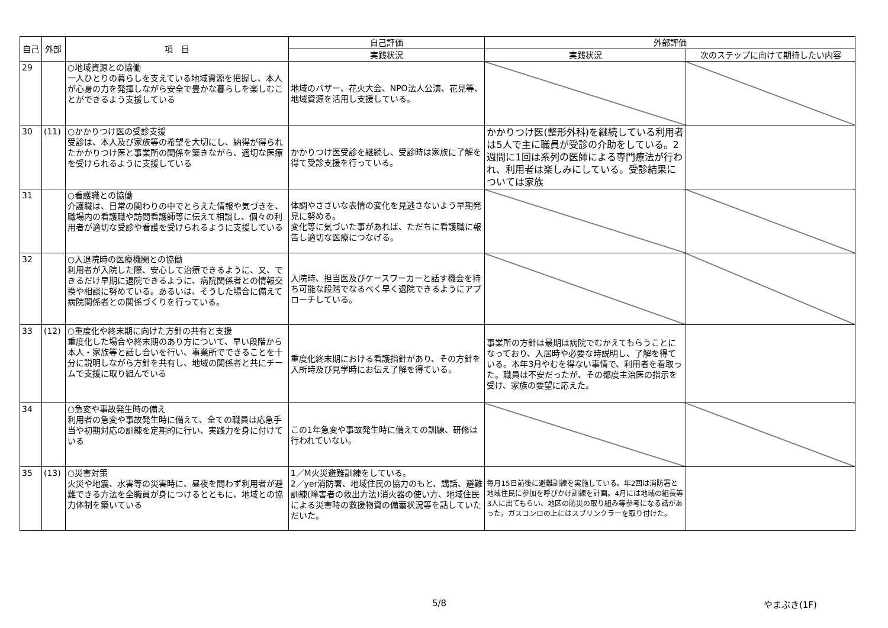| 自己 | 外部 | 項 目 | 自己評価 | 外部評価 | |
| --- | --- | --- | --- | --- | --- |
| | | | 実践状況 | 実践状況 | 次のステップに向けて期待したい内容 |
| 29 | | ○地域資源との協働 一人ひとりの暮らしを支えている地域資源を把握し、本人が心身の力を発揮しながら安全で豊かな暮らしを楽しむことができるよう支援している | 地域のバザー、花火大会、NPO法人公演、花見等、地域資源を活用し支援している。 | | |
| 30 | (11) | ○かかりつけ医の受診支援 受診は、本人及び家族等の希望を大切にし、納得が得られたかかりつけ医と事業所の関係を築きながら、適切な医療を受けられるように支援している | かかりつけ医受診を継続し、受診時は家族に了解を得て受診支援を行っている。 | かかりつけ医(整形外科)を継続している利用者は5人で主に職員が受診の介助をしている。2週間に1回は系列の医師による専門療法が行われ、利用者は楽しみにしている。受診結果については家族 | |
| 31 | | ○看護職との協働 介護職は、日常の関わりの中でとらえた情報や気づきを、職場内の看護職や訪問看護師等に伝えて相談し、個々の利用者が適切な受診や看護を受けられるように支援している | 体調やささいな表情の変化を見逃さないよう早期発見に努める。 変化等に気づいた事があれば、ただちに看護職に報告し適切な医療につなげる。 | | |
| 32 | | ○入退院時の医療機関との協働 利用者が入院した際、安心して治療できるように、又、できるだけ早期に退院できるように、病院関係者との情報交換や相談に努めている。あるいは、そうした場合に備えて病院関係者との関係づくりを行っている。 | 入院時、担当医及びケースワーカーと話す機会を持ち可能な段階でなるべく早く退院できるようにアプローチしている。 | | |
| 33 | (12) | ○重度化や終末期に向けた方針の共有と支援 重度化した場合や終末期のあり方について、早い段階から本人・家族等と話し合いを行い、事業所でできることを十分に説明しながら方針を共有し、地域の関係者と共にチームで支援に取り組んでいる | 重度化終末期における看護指針があり、その方針を入所時及び見学時にお伝え了解を得ている。 | 事業所の方針は最期は病院でむかえてもらうことになっており、入居時や必要な時説明し、了解を得ている。本年3月やむを得ない事情で、利用者を看取った。職員は不安だったが、その都度主治医の指示を受け、家族の要望に応えた。 | |
| 34 | | ○急変や事故発生時の備え 利用者の急変や事故発生時に備えて、全ての職員は応急手当や初期対応の訓練を定期的に行い、実践力を身に付けている | この1年急変や事故発生時に備えての訓練、研修は行われていない。 | | |
| 35 | (13) | ○災害対策 火災や地震、水害等の災害時に、昼夜を問わず利用者が避難できる方法を全職員が身につけるとともに、地域との協力体制を築いている | 1／M火災避難訓練をしている。 2／yer消防署、地域住民の協力のもと、講話、避難訓練(障害者の救出方法)消火器の使い方、地域住民による災害時の救援物資の備蓄状況等を話していただいた。 | 毎月15日前後に避難訓練を実施している。年2回は消防署と地域住民に参加を呼びかけ訓練を計画。4月には地域の組長等3人に出てもらい、地区の防災の取り組み等参考になる話があった。ガスコンロの上にはスプリンクラーを取り付けた。 | |
5/8 やまぶき(1F)